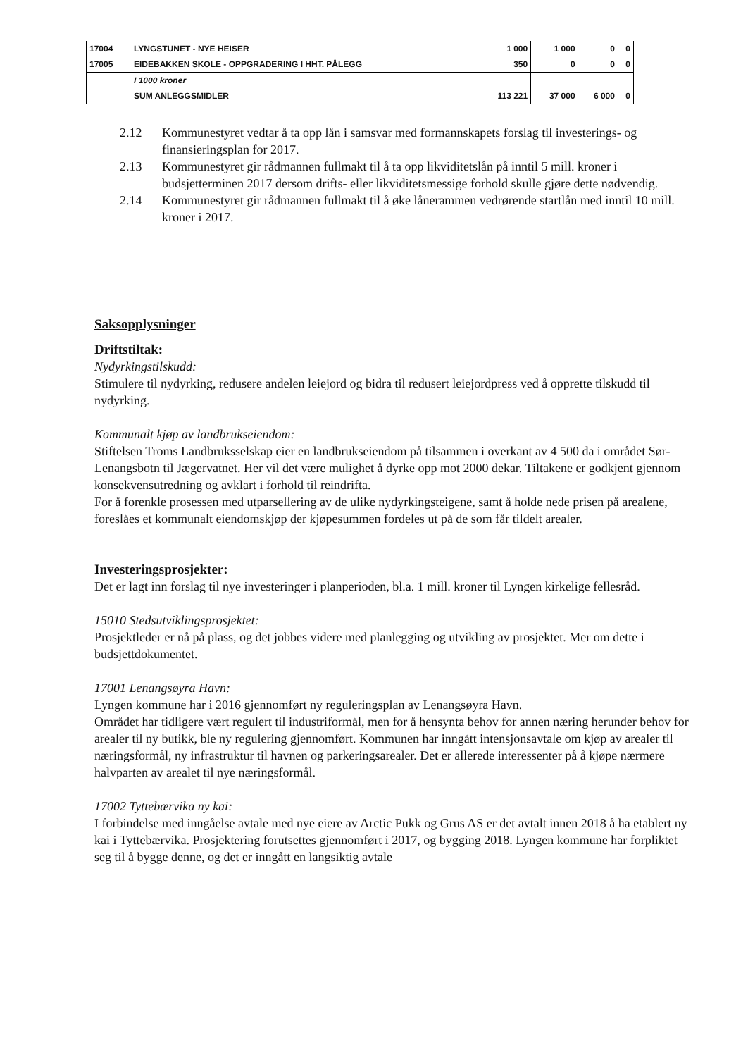| 17004 | LYNGSTUNET - NYE HEISER | 1 000 | 1 000 | 0 | 0 |
| 17005 | EIDEBAKKEN SKOLE - OPPGRADERING I HHT. PÅLEGG | 350 | 0 | 0 | 0 |
| | I 1000 kroner | | | | |
| | SUM ANLEGGSMIDLER | 113 221 | 37 000 | 6 000 | 0 |
2.12 Kommunestyret vedtar å ta opp lån i samsvar med formannskapets forslag til investerings- og finansieringsplan for 2017.
2.13 Kommunestyret gir rådmannen fullmakt til å ta opp likviditetslån på inntil 5 mill. kroner i budsjetterminen 2017 dersom drifts- eller likviditetsmessige forhold skulle gjøre dette nødvendig.
2.14 Kommunestyret gir rådmannen fullmakt til å øke lånerammen vedrørende startlån med inntil 10 mill. kroner i 2017.
Saksopplysninger
Driftstiltak:
Nydyrkingstilskudd:
Stimulere til nydyrking, redusere andelen leiejord og bidra til redusert leiejordpress ved å opprette tilskudd til nydyrking.
Kommunalt kjøp av landbrukseiendom:
Stiftelsen Troms Landbruksselskap eier en landbrukseiendom på tilsammen i overkant av 4 500 da i området Sør-Lenangsbotn til Jægervatnet. Her vil det være mulighet å dyrke opp mot 2000 dekar. Tiltakene er godkjent gjennom konsekvensutredning og avklart i forhold til reindrifta.
For å forenkle prosessen med utparsellering av de ulike nydyrkingsteigene, samt å holde nede prisen på arealene, foreslåes et kommunalt eiendomskjøp der kjøpesummen fordeles ut på de som får tildelt arealer.
Investeringsprosjekter:
Det er lagt inn forslag til nye investeringer i planperioden, bl.a. 1 mill. kroner til Lyngen kirkelige fellesråd.
15010 Stedsutviklingsprosjektet:
Prosjektleder er nå på plass, og det jobbes videre med planlegging og utvikling av prosjektet. Mer om dette i budsjettdokumentet.
17001 Lenangsøyra Havn:
Lyngen kommune har i 2016 gjennomført ny reguleringsplan av Lenangsøyra Havn.
Området har tidligere vært regulert til industriformål, men for å hensynta behov for annen næring herunder behov for arealer til ny butikk, ble ny regulering gjennomført. Kommunen har inngått intensjonsavtale om kjøp av arealer til næringsformål, ny infrastruktur til havnen og parkeringsarealer. Det er allerede interessenter på å kjøpe nærmere halvparten av arealet til nye næringsformål.
17002 Tyttebærvika ny kai:
I forbindelse med inngåelse avtale med nye eiere av Arctic Pukk og Grus AS er det avtalt innen 2018 å ha etablert ny kai i Tyttebærvika. Prosjektering forutsettes gjennomført i 2017, og bygging 2018. Lyngen kommune har forpliktet seg til å bygge denne, og det er inngått en langsiktig avtale